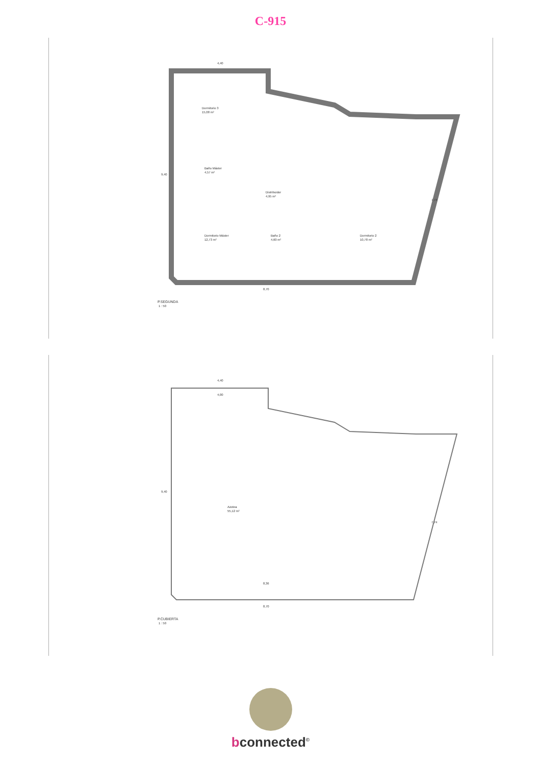C-915
Dormitorio 3
15,08 m²
Baño Máster
4,57 m²
Distribuidor
4,95 m²
Dormitorio Máster
12,73 m²
Baño 2
4,60 m²
Dormitorio 2
10,78 m²
4,40
8,70
9,40
7,74
P.SEGUNDA
1 : 50
4,40
4,00
Azotea
55,12 m²
8,36
8,70
9,40
7,74
P.CUBIERTA
1 : 50
bconnected<sup>©</sup>